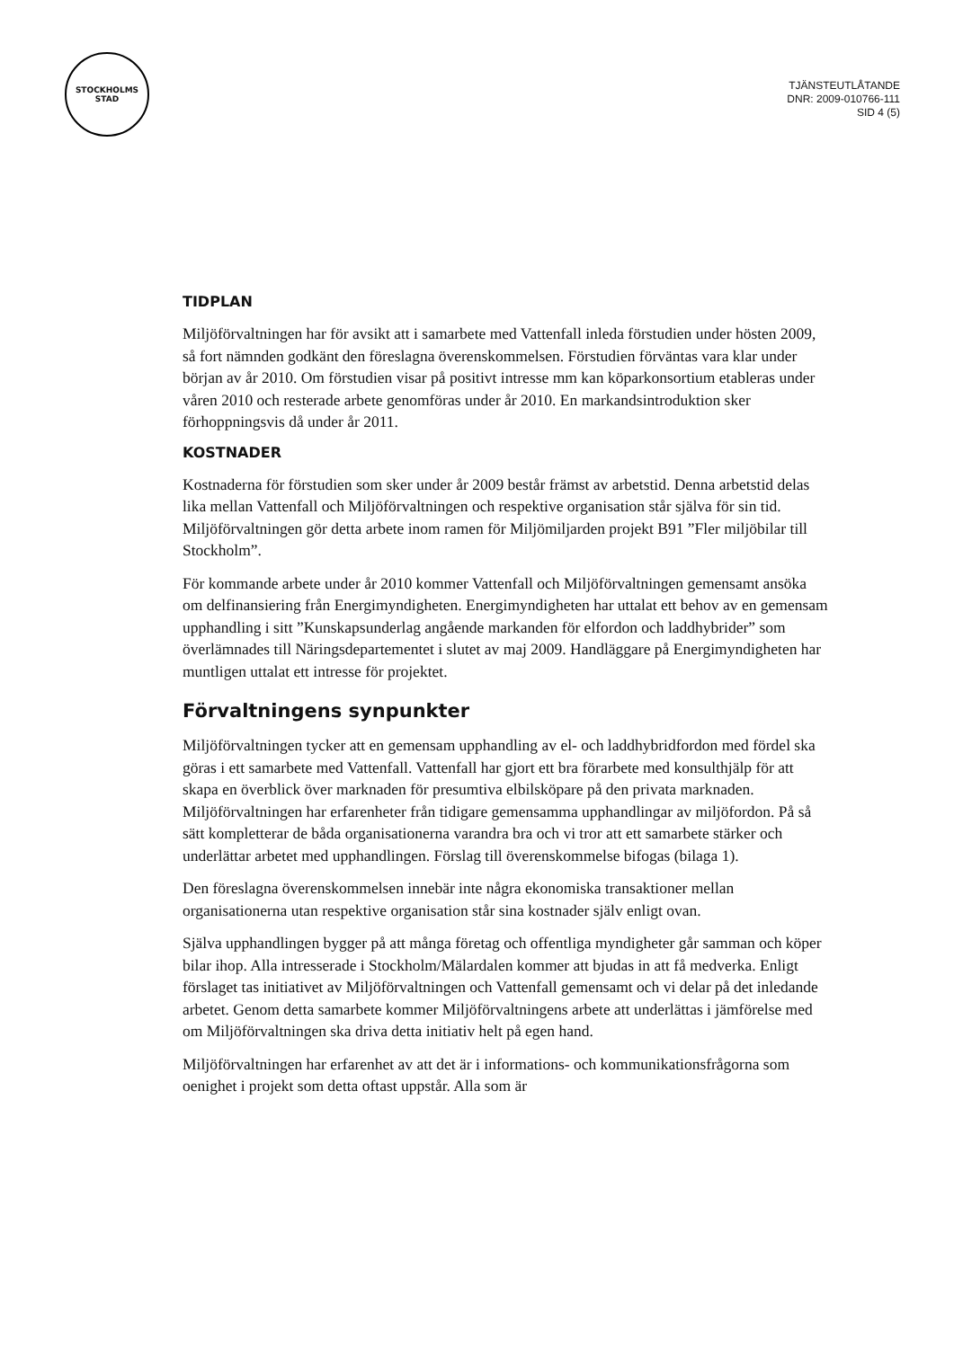STOCKHOLMS
STAD
TJÄNSTEUTLÅTANDE
DNR: 2009-010766-111
SID 4 (5)
TIDPLAN
Miljöförvaltningen har för avsikt att i samarbete med Vattenfall inleda förstudien under hösten 2009, så fort nämnden godkänt den föreslagna överenskommelsen. Förstudien förväntas vara klar under början av år 2010. Om förstudien visar på positivt intresse mm kan köparkonsortium etableras under våren 2010 och resterade arbete genomföras under år 2010. En markandsintroduktion sker förhoppningsvis då under år 2011.
KOSTNADER
Kostnaderna för förstudien som sker under år 2009 består främst av arbetstid. Denna arbetstid delas lika mellan Vattenfall och Miljöförvaltningen och respektive organisation står själva för sin tid. Miljöförvaltningen gör detta arbete inom ramen för Miljömiljarden projekt B91 ”Fler miljöbilar till Stockholm”.
För kommande arbete under år 2010 kommer Vattenfall och Miljöförvaltningen gemensamt ansöka om delfinansiering från Energimyndigheten. Energimyndigheten har uttalat ett behov av en gemensam upphandling i sitt ”Kunskapsunderlag angående markanden för elfordon och laddhybrider” som överlämnades till Näringsdepartementet i slutet av maj 2009. Handläggare på Energimyndigheten har muntligen uttalat ett intresse för projektet.
Förvaltningens synpunkter
Miljöförvaltningen tycker att en gemensam upphandling av el- och laddhybridfordon med fördel ska göras i ett samarbete med Vattenfall. Vattenfall har gjort ett bra förarbete med konsulthjälp för att skapa en överblick över marknaden för presumtiva elbilsköpare på den privata marknaden. Miljöförvaltningen har erfarenheter från tidigare gemensamma upphandlingar av miljöfordon. På så sätt kompletterar de båda organisationerna varandra bra och vi tror att ett samarbete stärker och underlättar arbetet med upphandlingen. Förslag till överenskommelse bifogas (bilaga 1).
Den föreslagna överenskommelsen innebär inte några ekonomiska transaktioner mellan organisationerna utan respektive organisation står sina kostnader själv enligt ovan.
Själva upphandlingen bygger på att många företag och offentliga myndigheter går samman och köper bilar ihop. Alla intresserade i Stockholm/Mälardalen kommer att bjudas in att få medverka. Enligt förslaget tas initiativet av Miljöförvaltningen och Vattenfall gemensamt och vi delar på det inledande arbetet. Genom detta samarbete kommer Miljöförvaltningens arbete att underlättas i jämförelse med om Miljöförvaltningen ska driva detta initiativ helt på egen hand.
Miljöförvaltningen har erfarenhet av att det är i informations- och kommunikationsfrågorna som oenighet i projekt som detta oftast uppstår. Alla som är